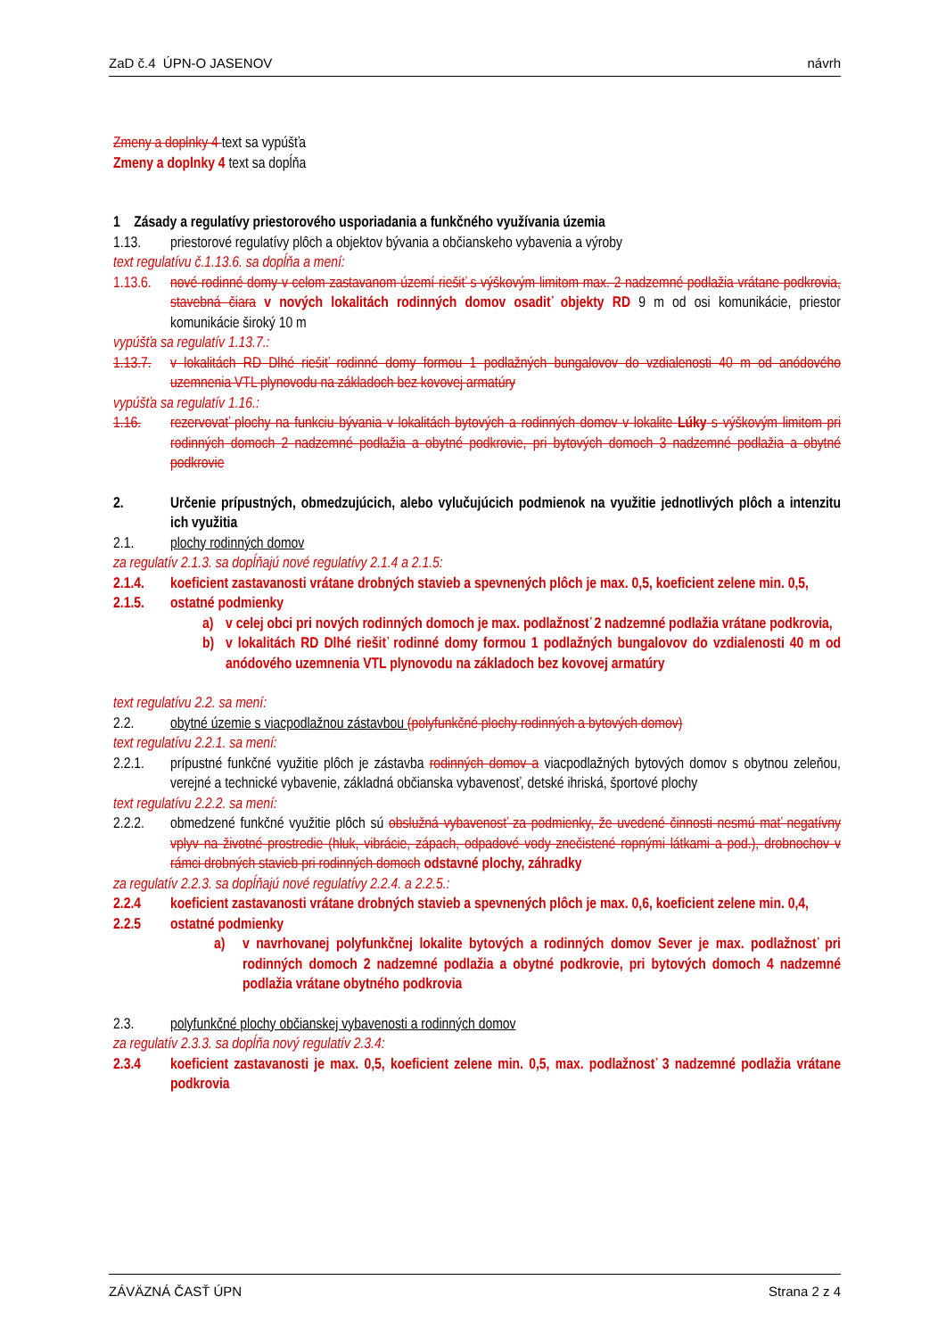ZaD č.4 ÚPN-O JASENOV návrh
Zmeny a doplnky 4 text sa vypúšťa
Zmeny a doplnky 4 text sa dopĺňa
1 Zásady a regulatívy priestorového usporiadania a funkčného využívania územia
1.13. priestorové regulatívy plôch a objektov bývania a občianskeho vybavenia a výroby
text regulatívu č.1.13.6. sa dopĺňa a mení:
1.13.6. nové rodinné domy v celom zastavanom území riešiť s výškovým limitom max. 2 nadzemné podlažia vrátane podkrovia, stavebná čiara v nových lokalitách rodinných domov osadiť objekty RD 9 m od osi komunikácie, priestor komunikácie široký 10 m
vypúšťa sa regulatív 1.13.7.:
1.13.7. v lokalitách RD Dlhé riešiť rodinné domy formou 1 podlažných bungalovov do vzdialenosti 40 m od anódového uzemnenia VTL plynovodu na základoch bez kovovej armatúry
vypúšťa sa regulatív 1.16.:
1.16. rezervovať plochy na funkciu bývania v lokalitách bytových a rodinných domov v lokalite Lúky s výškovým limitom pri rodinných domoch 2 nadzemné podlažia a obytné podkrovie, pri bytových domoch 3 nadzemné podlažia a obytné podkrovie
2. Určenie prípustných, obmedzujúcich, alebo vylučujúcich podmienok na využitie jednotlivých plôch a intenzitu ich využitia
2.1. plochy rodinných domov
za regulatív 2.1.3. sa dopĺňajú nové regulatívy 2.1.4 a 2.1.5:
2.1.4. koeficient zastavanosti vrátane drobných stavieb a spevnených plôch je max. 0,5, koeficient zelene min. 0,5,
2.1.5. ostatné podmienky
a) v celej obci pri nových rodinných domoch je max. podlažnosť 2 nadzemné podlažia vrátane podkrovia,
b) v lokalitách RD Dlhé riešiť rodinné domy formou 1 podlažných bungalovov do vzdialenosti 40 m od anódového uzemnenia VTL plynovodu na základoch bez kovovej armatúry
text regulatívu 2.2. sa mení:
2.2. obytné územie s viacpodlažnou zástavbou (polyfunkčné plochy rodinných a bytových domov)
text regulatívu 2.2.1. sa mení:
2.2.1. prípustné funkčné využitie plôch je zástavba rodinných domov a viacpodlažných bytových domov s obytnou zeleňou, verejné a technické vybavenie, základná občianska vybavenosť, detské ihriská, športové plochy
text regulatívu 2.2.2. sa mení:
2.2.2. obmedzené funkčné využitie plôch sú obslužná vybavenosť za podmienky, že uvedené činnosti nesmú mať negatívny vplyv na životné prostredie (hluk, vibrácie, zápach, odpadové vody znečistené ropnými látkami a pod.), drobnochov v rámci drobných stavieb pri rodinných domoch odstavné plochy, záhradky
za regulatív 2.2.3. sa dopĺňajú nové regulatívy 2.2.4. a 2.2.5.:
2.2.4 koeficient zastavanosti vrátane drobných stavieb a spevnených plôch je max. 0,6, koeficient zelene min. 0,4,
2.2.5 ostatné podmienky
a) v navrhovanej polyfunkčnej lokalite bytových a rodinných domov Sever je max. podlažnosť pri rodinných domoch 2 nadzemné podlažia a obytné podkrovie, pri bytových domoch 4 nadzemné podlažia vrátane obytného podkrovia
2.3. polyfunkčné plochy občianskej vybavenosti a rodinných domov
za regulatív 2.3.3. sa dopĺňa nový regulatív 2.3.4:
2.3.4 koeficient zastavanosti je max. 0,5, koeficient zelene min. 0,5, max. podlažnosť 3 nadzemné podlažia vrátane podkrovia
ZÁVÄZNÁ ČASŤ ÚPN Strana 2 z 4